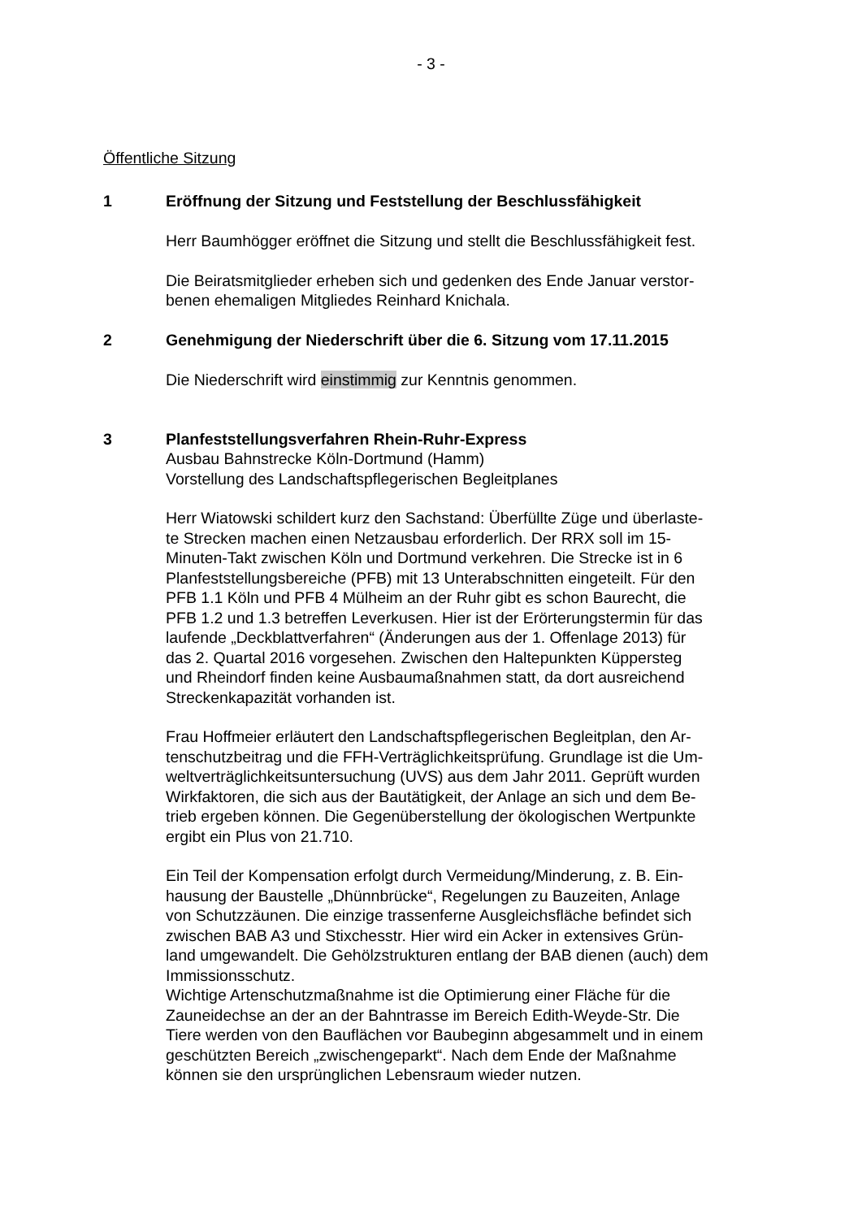- 3 -
Öffentliche Sitzung
1 Eröffnung der Sitzung und Feststellung der Beschlussfähigkeit
Herr Baumhögger eröffnet die Sitzung und stellt die Beschlussfähigkeit fest.
Die Beiratsmitglieder erheben sich und gedenken des Ende Januar verstor-
benen ehemaligen Mitgliedes Reinhard Knichala.
2 Genehmigung der Niederschrift über die 6. Sitzung vom 17.11.2015
Die Niederschrift wird einstimmig zur Kenntnis genommen.
3 Planfeststellungsverfahren Rhein-Ruhr-Express
Ausbau Bahnstrecke Köln-Dortmund (Hamm)
Vorstellung des Landschaftspflegerischen Begleitplanes
Herr Wiatowski schildert kurz den Sachstand: Überfüllte Züge und überlaste-
te Strecken machen einen Netzausbau erforderlich. Der RRX soll im 15-
Minuten-Takt zwischen Köln und Dortmund verkehren. Die Strecke ist in 6
Planfeststellungsbereiche (PFB) mit 13 Unterabschnitten eingeteilt. Für den
PFB 1.1 Köln und PFB 4 Mülheim an der Ruhr gibt es schon Baurecht, die
PFB 1.2 und 1.3 betreffen Leverkusen. Hier ist der Erörterungstermin für das
laufende „Deckblattverfahren“ (Änderungen aus der 1. Offenlage 2013) für
das 2. Quartal 2016 vorgesehen. Zwischen den Haltepunkten Küppersteg
und Rheindorf finden keine Ausbaumaßnahmen statt, da dort ausreichend
Streckenkapazität vorhanden ist.
Frau Hoffmeier erläutert den Landschaftspflegerischen Begleitplan, den Ar-
tenschutzbeitrag und die FFH-Verträglichkeitsprüfung. Grundlage ist die Um-
weltverträglichkeitsuntersuchung (UVS) aus dem Jahr 2011. Geprüft wurden
Wirkfaktoren, die sich aus der Bautätigkeit, der Anlage an sich und dem Be-
trieb ergeben können. Die Gegenüberstellung der ökologischen Wertpunkte
ergibt ein Plus von 21.710.
Ein Teil der Kompensation erfolgt durch Vermeidung/Minderung, z. B. Ein-
hausung der Baustelle „Dhünnbrücke“, Regelungen zu Bauzeiten, Anlage
von Schutzzäunen. Die einzige trassenferne Ausgleichsfläche befindet sich
zwischen BAB A3 und Stixchesstr. Hier wird ein Acker in extensives Grün-
land umgewandelt. Die Gehölzstrukturen entlang der BAB dienen (auch) dem
Immissionsschutz.
Wichtige Artenschutzmaßnahme ist die Optimierung einer Fläche für die
Zauneidechse an der an der Bahntrasse im Bereich Edith-Weyde-Str. Die
Tiere werden von den Bauflächen vor Baubeginn abgesammelt und in einem
geschützten Bereich „zwischengeparkt“. Nach dem Ende der Maßnahme
können sie den ursprünglichen Lebensraum wieder nutzen.